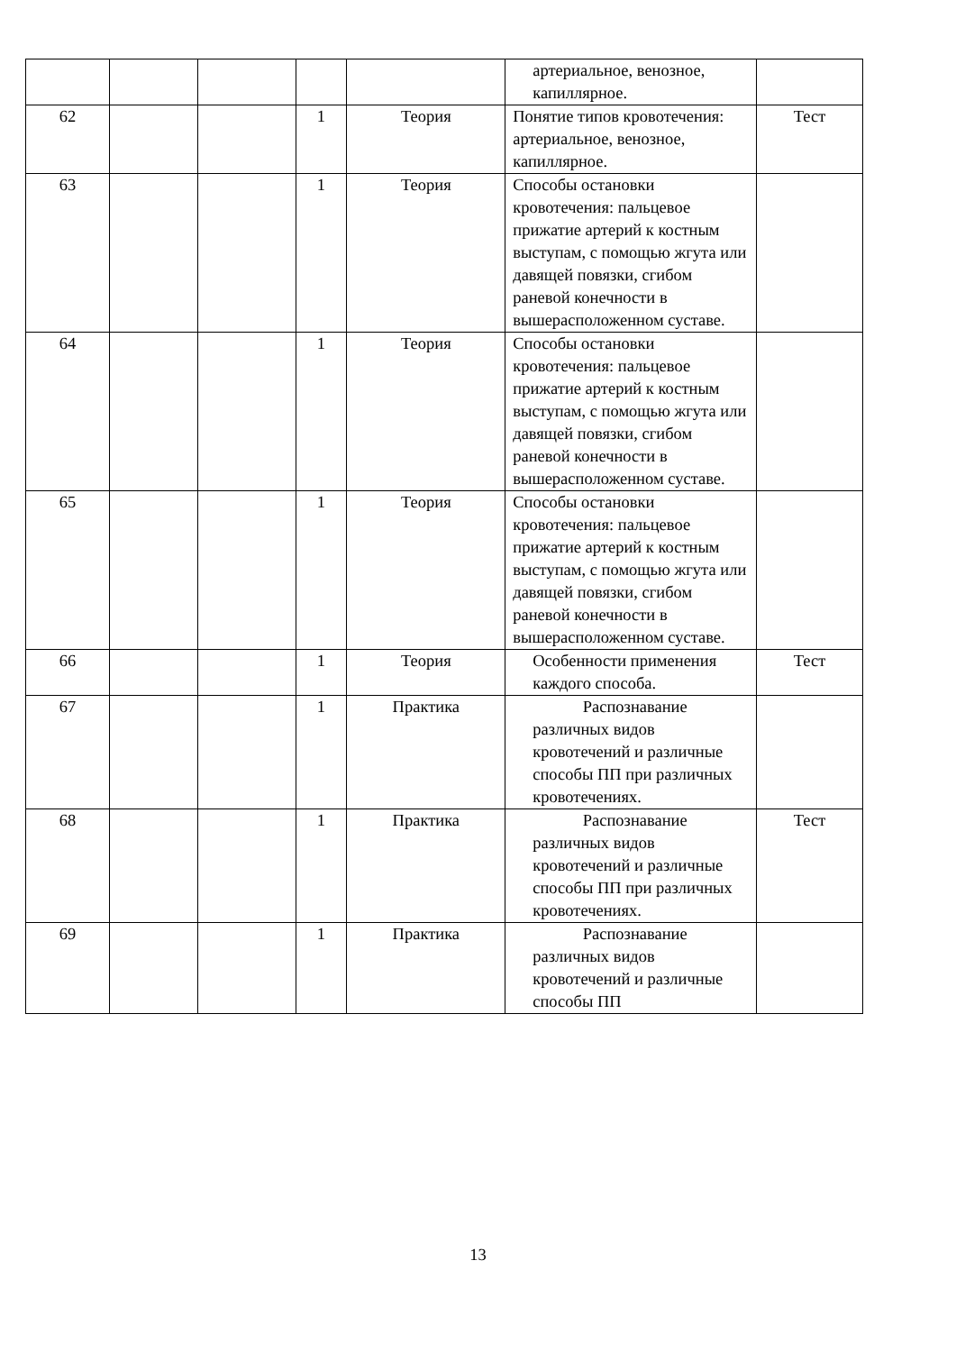| | | | | | артериальное, венозное, капиллярное. | |
| 62 | | | 1 | Теория | Понятие типов кровотечения: артериальное, венозное, капиллярное. | Тест |
| 63 | | | 1 | Теория | Способы остановки кровотечения: пальцевое прижатие артерий к костным выступам, с помощью жгута или давящей повязки, сгибом раневой конечности в вышерасположенном суставе. | |
| 64 | | | 1 | Теория | Способы остановки кровотечения: пальцевое прижатие артерий к костным выступам, с помощью жгута или давящей повязки, сгибом раневой конечности в вышерасположенном суставе. | |
| 65 | | | 1 | Теория | Способы остановки кровотечения: пальцевое прижатие артерий к костным выступам, с помощью жгута или давящей повязки, сгибом раневой конечности в вышерасположенном суставе. | |
| 66 | | | 1 | Теория | Особенности применения каждого способа. | Тест |
| 67 | | | 1 | Практика | Распознавание различных видов кровотечений и различные способы ПП при различных кровотечениях. | |
| 68 | | | 1 | Практика | Распознавание различных видов кровотечений и различные способы ПП при различных кровотечениях. | Тест |
| 69 | | | 1 | Практика | Распознавание различных видов кровотечений и различные способы ПП | |
13